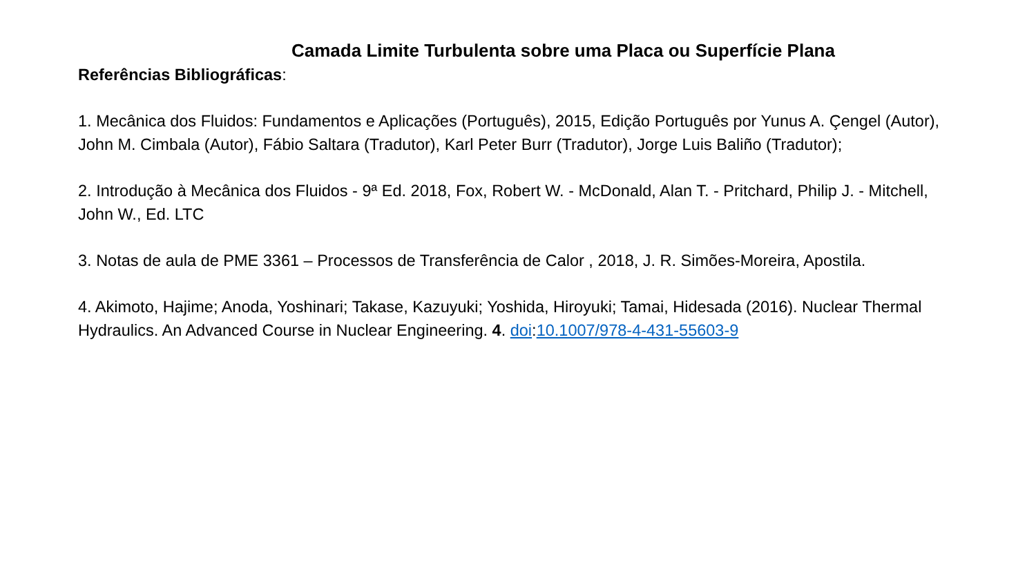Camada Limite Turbulenta sobre uma Placa ou Superfície Plana
Referências Bibliográficas:
1. Mecânica dos Fluidos: Fundamentos e Aplicações (Português), 2015, Edição Português por Yunus A. Çengel (Autor), John M. Cimbala (Autor), Fábio Saltara (Tradutor), Karl Peter Burr (Tradutor), Jorge Luis Baliño (Tradutor);
2. Introdução à Mecânica dos Fluidos - 9ª Ed. 2018, Fox, Robert W. - McDonald, Alan T. - Pritchard, Philip J. - Mitchell, John W., Ed. LTC
3. Notas de aula de PME 3361 – Processos de Transferência de Calor , 2018, J. R. Simões-Moreira, Apostila.
4. Akimoto, Hajime; Anoda, Yoshinari; Takase, Kazuyuki; Yoshida, Hiroyuki; Tamai, Hidesada (2016). Nuclear Thermal Hydraulics. An Advanced Course in Nuclear Engineering. 4. doi:10.1007/978-4-431-55603-9